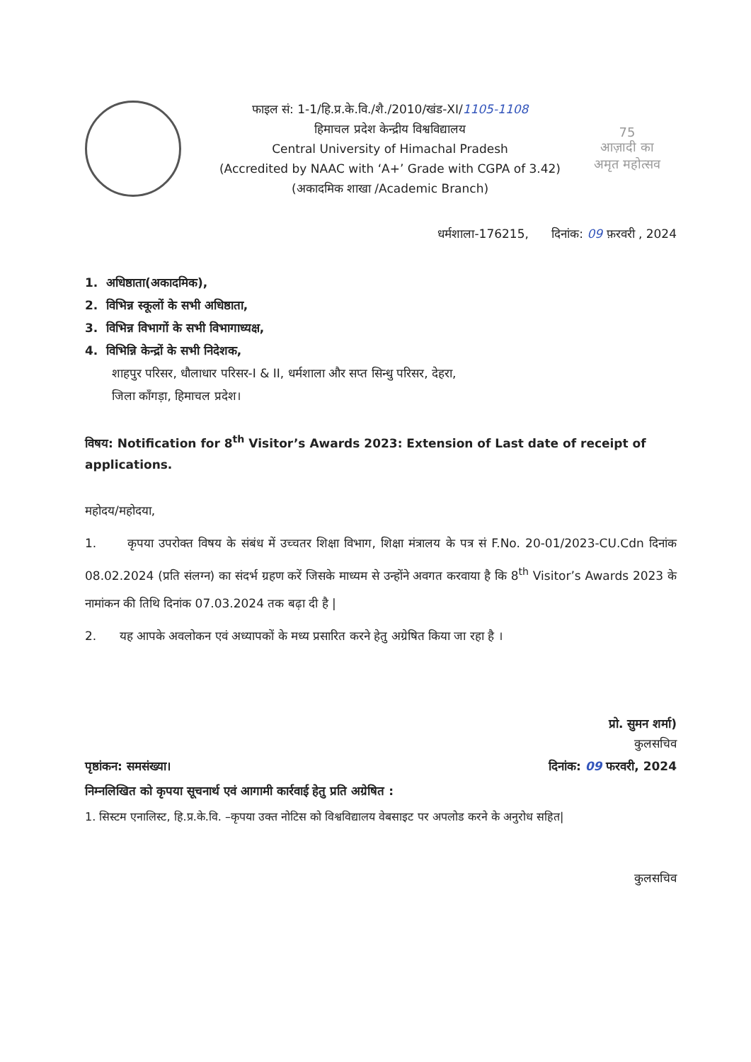फाइल सं: 1-1/हि.प्र.के.वि./शै./2010/खंड-XI/1105-1108
हिमाचल प्रदेश केन्द्रीय विश्वविद्यालय
Central University of Himachal Pradesh
(Accredited by NAAC with ‘A+’ Grade with CGPA of 3.42) (अकादमिक शाखा /Academic Branch)
75
आज़ादी का
अमृत महोत्सव
धर्मशाला-176215, दिनांक: 09 फ़रवरी , 2024
1. अधिष्ठाता(अकादमिक),
2. विभिन्न स्कूलों के सभी अधिष्ठाता,
3. विभिन्न विभागों के सभी विभागाध्यक्ष,
4. विभिन्नि केन्द्रों के सभी निदेशक,
शाहपुर परिसर, धौलाधार परिसर-I & II, धर्मशाला और सप्त सिन्धु परिसर, देहरा,
जिला काँगड़ा, हिमाचल प्रदेश।
विषय: Notification for 8<sup>th</sup> Visitor’s Awards 2023: Extension of Last date of receipt of applications.
महोदय/महोदया,
1. कृपया उपरोक्त विषय के संबंध में उच्चतर शिक्षा विभाग, शिक्षा मंत्रालय के पत्र सं F.No. 20-01/2023-CU.Cdn दिनांक 08.02.2024 (प्रति संलग्न) का संदर्भ ग्रहण करें जिसके माध्यम से उन्होंने अवगत करवाया है कि 8<sup>th</sup> Visitor’s Awards 2023 के नामांकन की तिथि दिनांक 07.03.2024 तक बढ़ा दी है |
2. यह आपके अवलोकन एवं अध्यापकों के मध्य प्रसारित करने हेतु अग्रेषित किया जा रहा है ।
प्रो. सुमन शर्मा)
कुलसचिव
पृष्ठांकन: समसंख्या। दिनांक: 09 फरवरी, 2024
निम्नलिखित को कृपया सूचनार्थ एवं आगामी कार्रवाई हेतु प्रति अग्रेषित :
1. सिस्टम एनालिस्ट, हि.प्र.के.वि. –कृपया उक्त नोटिस को विश्वविद्यालय वेबसाइट पर अपलोड करने के अनुरोध सहित|
कुलसचिव